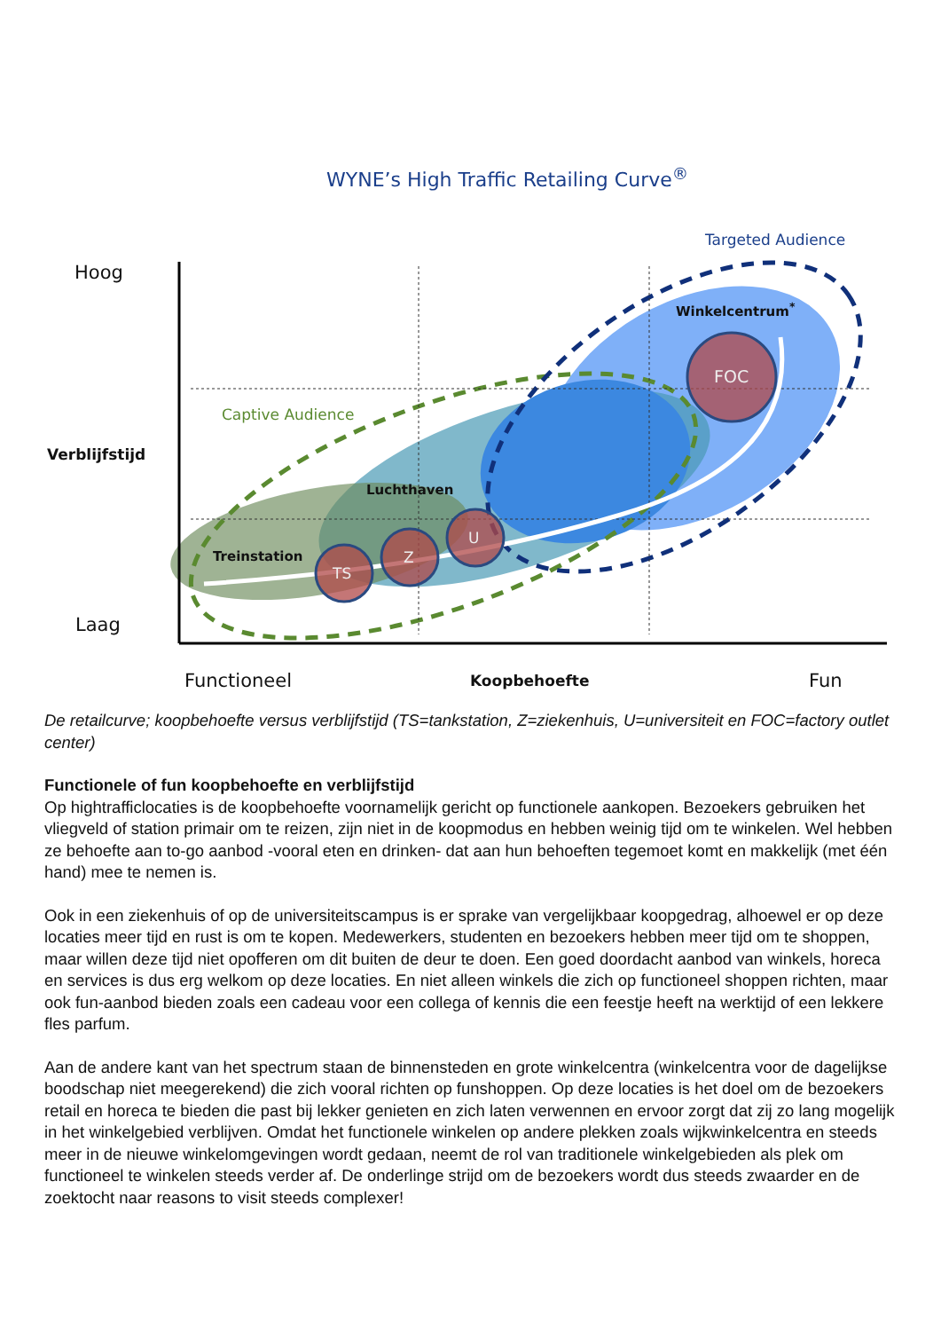WYNE’s High Traffic Retailing Curve<sup>®</sup>
Targeted Audience
Hoog
Winkelcentrum<sup>*</sup>
FOC
Captive Audience
Verblijfstijd
Luchthaven
U
Treinstation Z
TS
Laag
Functioneel Koopbehoefte Fun
De retailcurve; koopbehoefte versus verblijfstijd (TS=tankstation, Z=ziekenhuis, U=universiteit en FOC=factory outlet center)
Functionele of fun koopbehoefte en verblijfstijd
Op hightrafficlocaties is de koopbehoefte voornamelijk gericht op functionele aankopen. Bezoekers gebruiken het vliegveld of station primair om te reizen, zijn niet in de koopmodus en hebben weinig tijd om te winkelen. Wel hebben ze behoefte aan to-go aanbod -vooral eten en drinken- dat aan hun behoeften tegemoet komt en makkelijk (met één hand) mee te nemen is.
Ook in een ziekenhuis of op de universiteitscampus is er sprake van vergelijkbaar koopgedrag, alhoewel er op deze locaties meer tijd en rust is om te kopen. Medewerkers, studenten en bezoekers hebben meer tijd om te shoppen, maar willen deze tijd niet opofferen om dit buiten de deur te doen. Een goed doordacht aanbod van winkels, horeca en services is dus erg welkom op deze locaties. En niet alleen winkels die zich op functioneel shoppen richten, maar ook fun-aanbod bieden zoals een cadeau voor een collega of kennis die een feestje heeft na werktijd of een lekkere fles parfum.
Aan de andere kant van het spectrum staan de binnensteden en grote winkelcentra (winkelcentra voor de dagelijkse boodschap niet meegerekend) die zich vooral richten op funshoppen. Op deze locaties is het doel om de bezoekers retail en horeca te bieden die past bij lekker genieten en zich laten verwennen en ervoor zorgt dat zij zo lang mogelijk in het winkelgebied verblijven. Omdat het functionele winkelen op andere plekken zoals wijkwinkelcentra en steeds meer in de nieuwe winkelomgevingen wordt gedaan, neemt de rol van traditionele winkelgebieden als plek om functioneel te winkelen steeds verder af. De onderlinge strijd om de bezoekers wordt dus steeds zwaarder en de zoektocht naar reasons to visit steeds complexer!